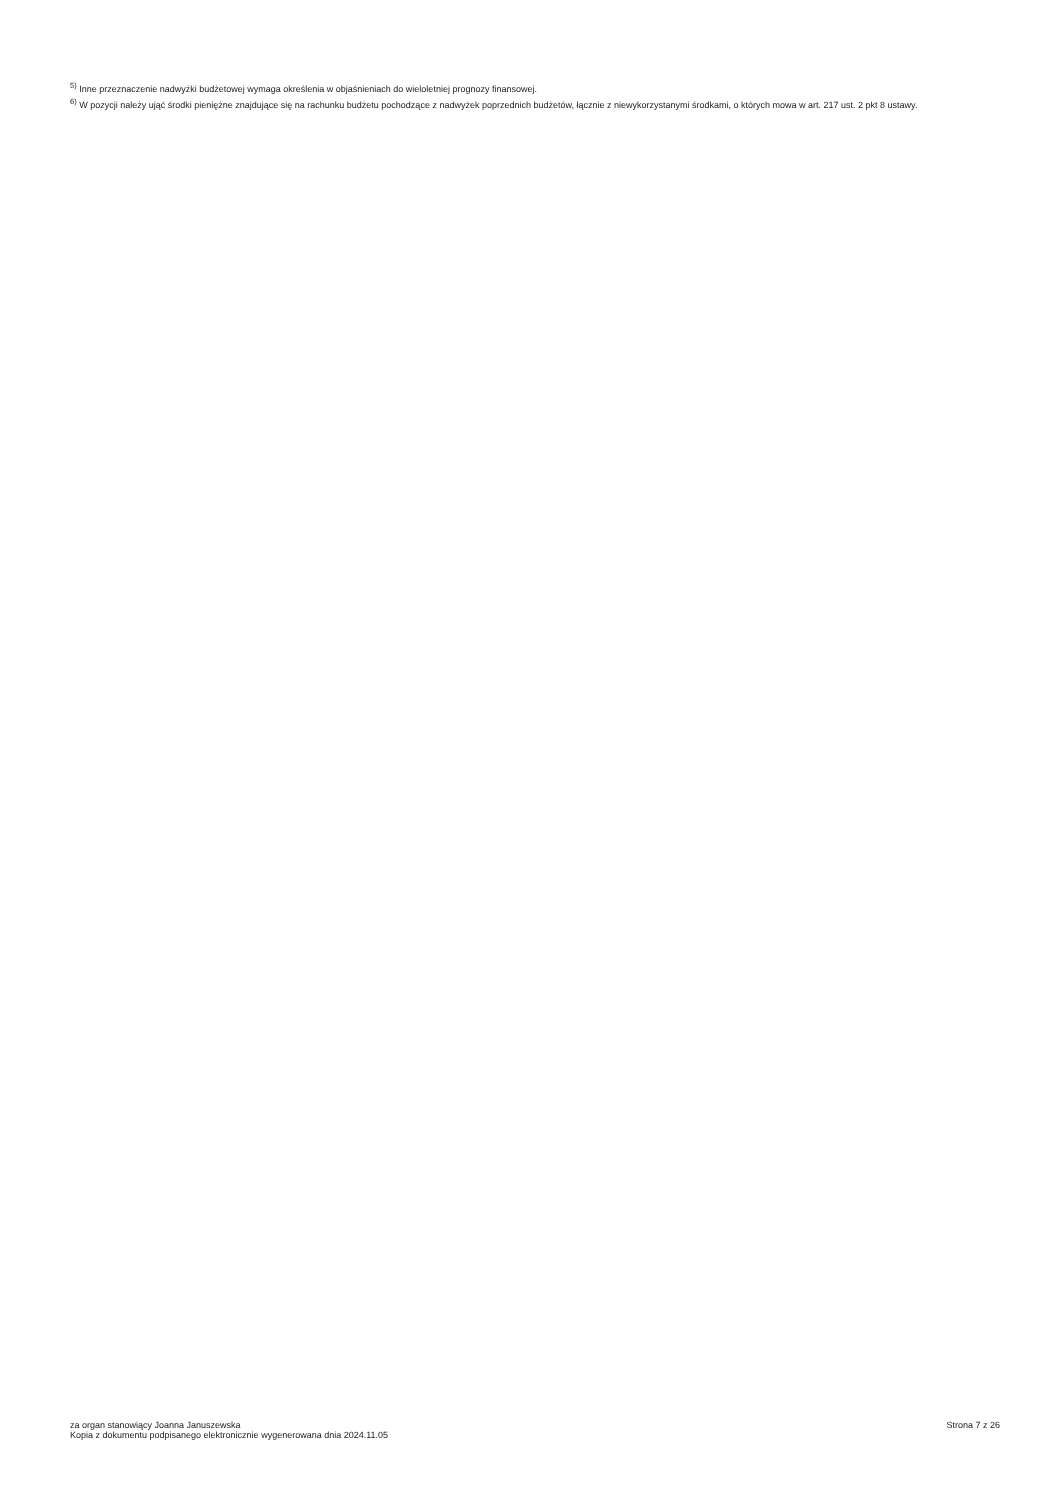<sup>5)</sup> Inne przeznaczenie nadwyżki budżetowej wymaga określenia w objaśnieniach do wieloletniej prognozy finansowej.
<sup>6)</sup> W pozycji należy ująć środki pieniężne znajdujące się na rachunku budżetu pochodzące z nadwyżek poprzednich budżetów, łącznie z niewykorzystanymi środkami, o których mowa w art. 217 ust. 2 pkt 8 ustawy.
za organ stanowiący Joanna Januszewska
Kopia z dokumentu podpisanego elektronicznie wygenerowana dnia 2024.11.05
Strona 7 z 26